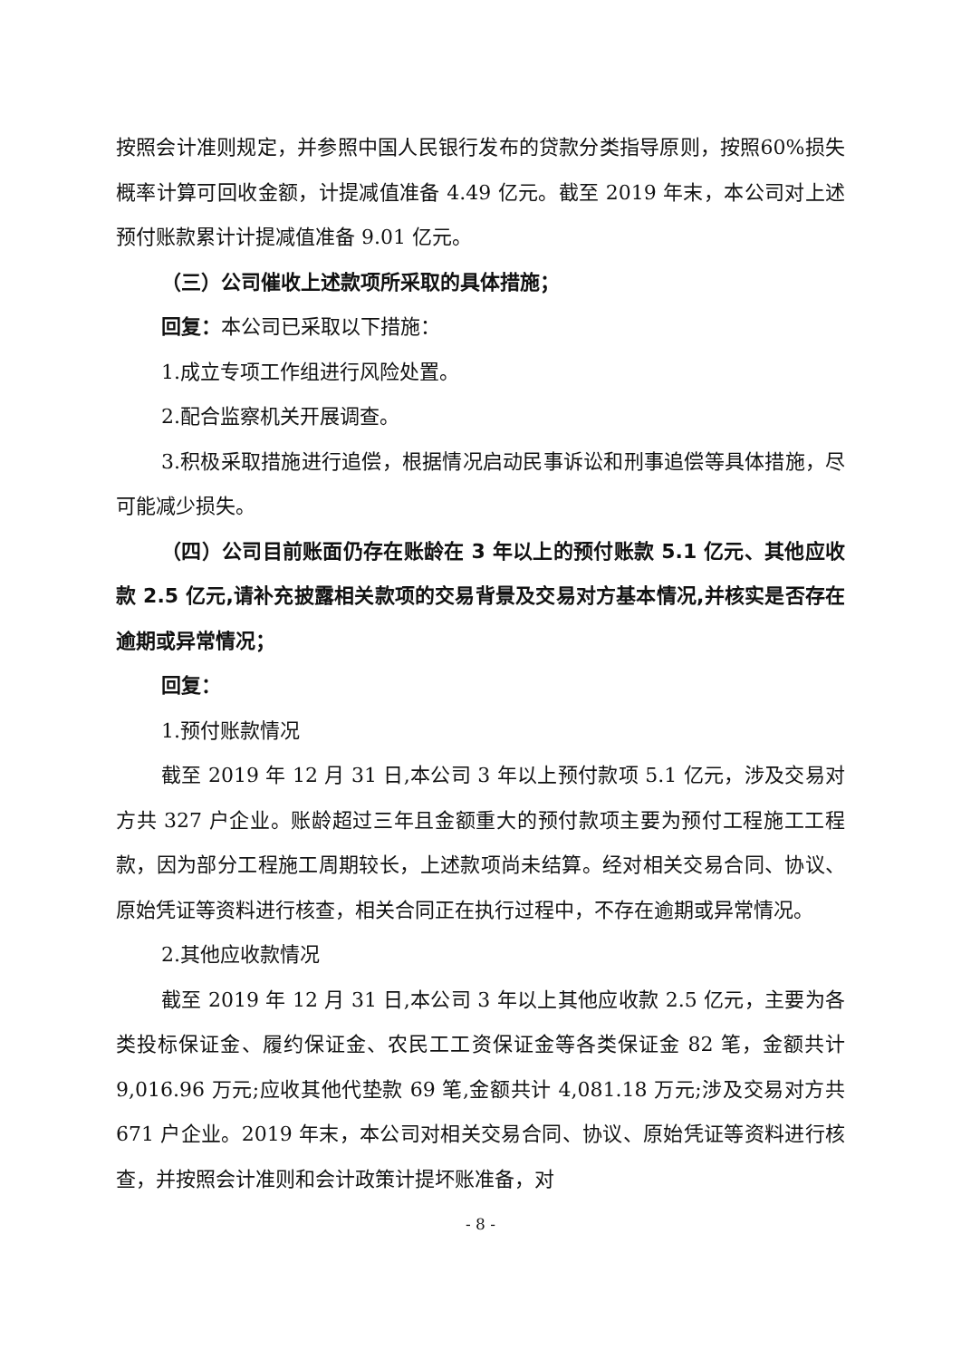按照会计准则规定，并参照中国人民银行发布的贷款分类指导原则，按照60%损失概率计算可回收金额，计提减值准备 4.49 亿元。截至 2019 年末，本公司对上述预付账款累计计提减值准备 9.01 亿元。
（三）公司催收上述款项所采取的具体措施；
回复：本公司已采取以下措施：
1.成立专项工作组进行风险处置。
2.配合监察机关开展调查。
3.积极采取措施进行追偿，根据情况启动民事诉讼和刑事追偿等具体措施，尽可能减少损失。
（四）公司目前账面仍存在账龄在 3 年以上的预付账款 5.1 亿元、其他应收款 2.5 亿元,请补充披露相关款项的交易背景及交易对方基本情况,并核实是否存在逾期或异常情况；
回复：
1.预付账款情况
截至 2019 年 12 月 31 日,本公司 3 年以上预付款项 5.1 亿元，涉及交易对方共 327 户企业。账龄超过三年且金额重大的预付款项主要为预付工程施工工程款，因为部分工程施工周期较长，上述款项尚未结算。经对相关交易合同、协议、原始凭证等资料进行核查，相关合同正在执行过程中，不存在逾期或异常情况。
2.其他应收款情况
截至 2019 年 12 月 31 日,本公司 3 年以上其他应收款 2.5 亿元，主要为各类投标保证金、履约保证金、农民工工资保证金等各类保证金 82 笔，金额共计 9,016.96 万元;应收其他代垫款 69 笔,金额共计 4,081.18 万元;涉及交易对方共 671 户企业。2019 年末，本公司对相关交易合同、协议、原始凭证等资料进行核查，并按照会计准则和会计政策计提坏账准备，对
- 8 -